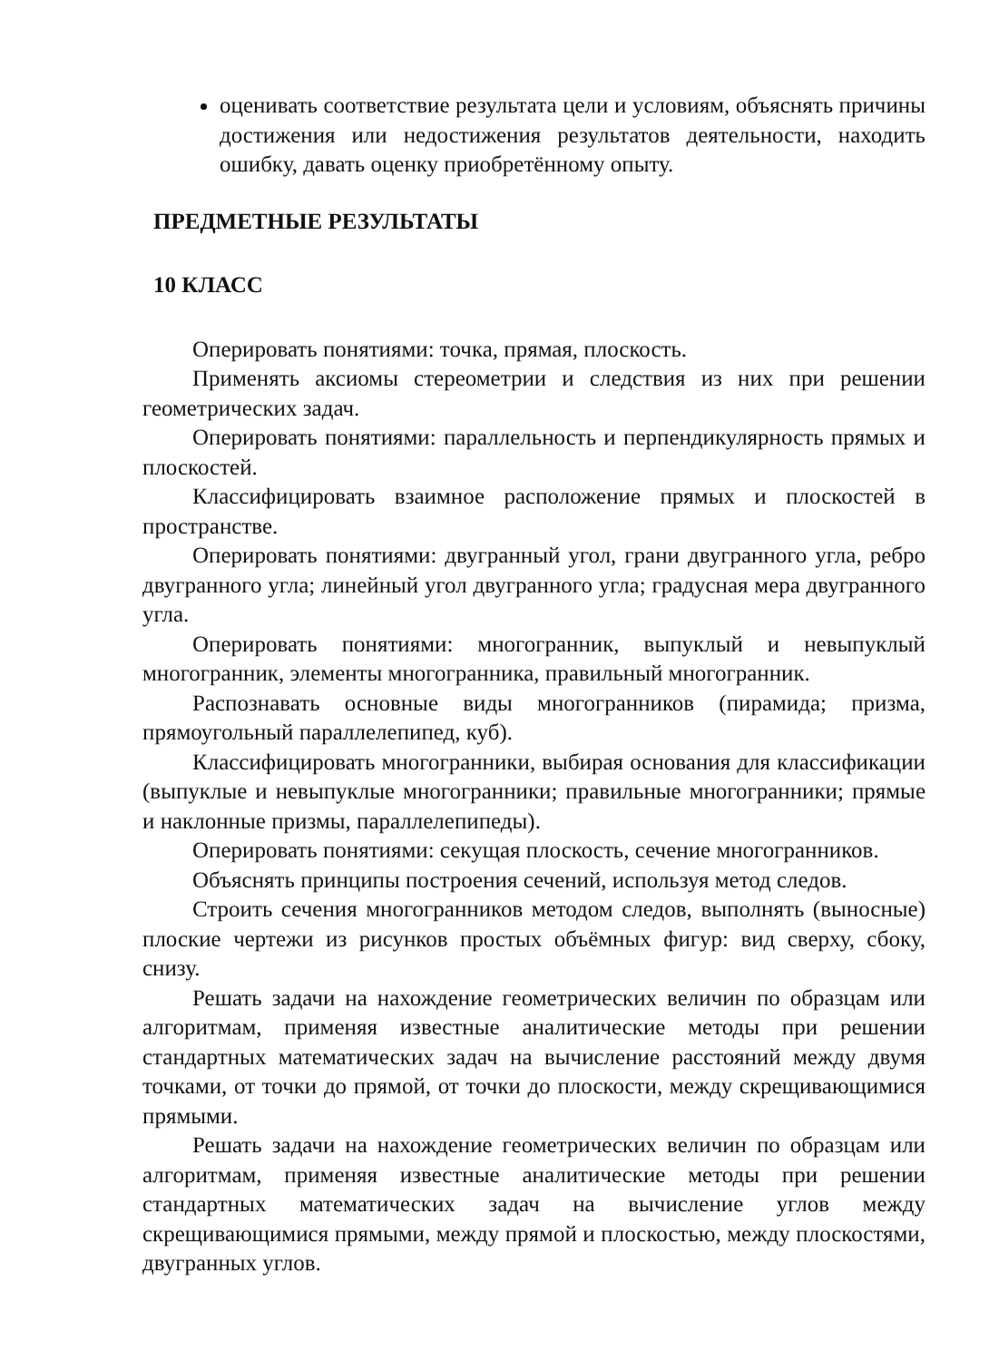оценивать соответствие результата цели и условиям, объяснять причины достижения или недостижения результатов деятельности, находить ошибку, давать оценку приобретённому опыту.
ПРЕДМЕТНЫЕ РЕЗУЛЬТАТЫ
10 КЛАСС
Оперировать понятиями: точка, прямая, плоскость.
Применять аксиомы стереометрии и следствия из них при решении геометрических задач.
Оперировать понятиями: параллельность и перпендикулярность прямых и плоскостей.
Классифицировать взаимное расположение прямых и плоскостей в пространстве.
Оперировать понятиями: двугранный угол, грани двугранного угла, ребро двугранного угла; линейный угол двугранного угла; градусная мера двугранного угла.
Оперировать понятиями: многогранник, выпуклый и невыпуклый многогранник, элементы многогранника, правильный многогранник.
Распознавать основные виды многогранников (пирамида; призма, прямоугольный параллелепипед, куб).
Классифицировать многогранники, выбирая основания для классификации (выпуклые и невыпуклые многогранники; правильные многогранники; прямые и наклонные призмы, параллелепипеды).
Оперировать понятиями: секущая плоскость, сечение многогранников.
Объяснять принципы построения сечений, используя метод следов.
Строить сечения многогранников методом следов, выполнять (выносные) плоские чертежи из рисунков простых объёмных фигур: вид сверху, сбоку, снизу.
Решать задачи на нахождение геометрических величин по образцам или алгоритмам, применяя известные аналитические методы при решении стандартных математических задач на вычисление расстояний между двумя точками, от точки до прямой, от точки до плоскости, между скрещивающимися прямыми.
Решать задачи на нахождение геометрических величин по образцам или алгоритмам, применяя известные аналитические методы при решении стандартных математических задач на вычисление углов между скрещивающимися прямыми, между прямой и плоскостью, между плоскостями, двугранных углов.